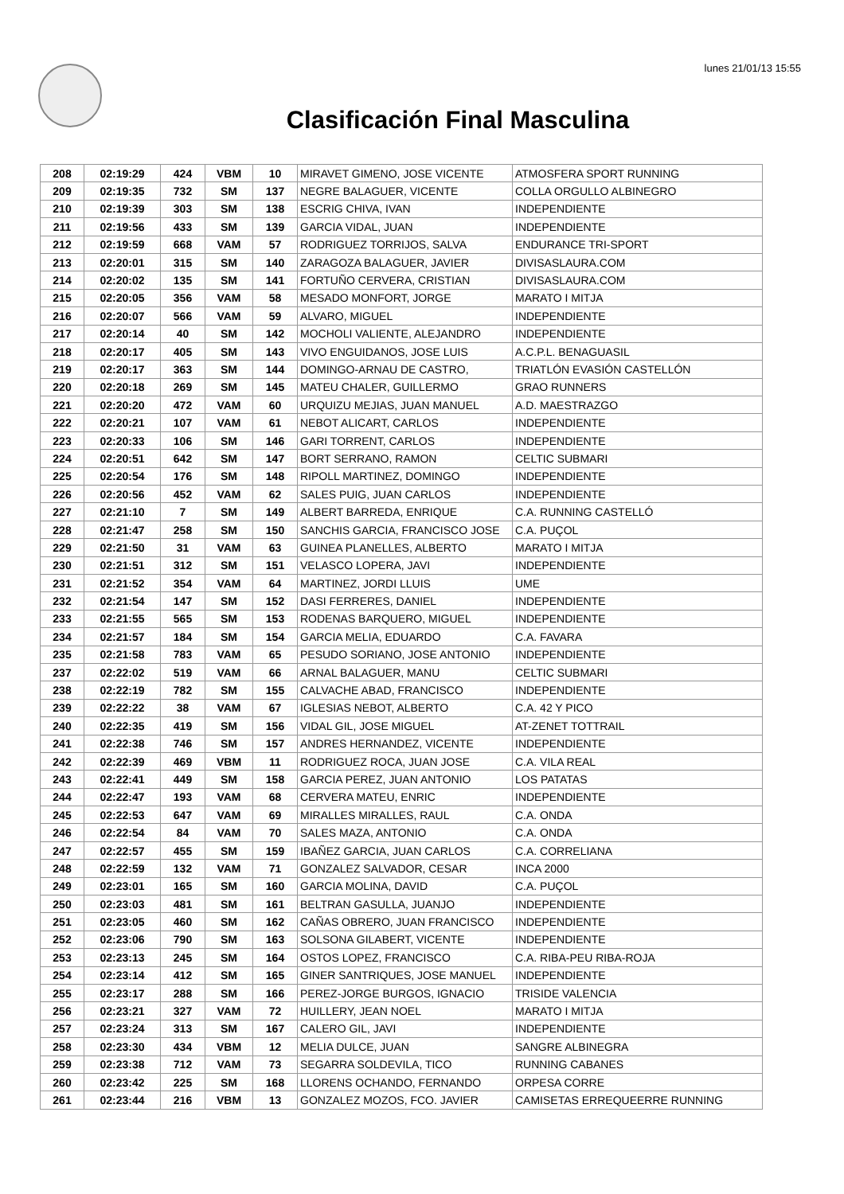lunes 21/01/13 15:55
Clasificación Final Masculina
| 208 | 02:19:29 | 424 | VBM | 10 | MIRAVET GIMENO, JOSE VICENTE | ATMOSFERA SPORT RUNNING |
| 209 | 02:19:35 | 732 | SM | 137 | NEGRE BALAGUER, VICENTE | COLLA ORGULLO ALBINEGRO |
| 210 | 02:19:39 | 303 | SM | 138 | ESCRIG CHIVA, IVAN | INDEPENDIENTE |
| 211 | 02:19:56 | 433 | SM | 139 | GARCIA VIDAL, JUAN | INDEPENDIENTE |
| 212 | 02:19:59 | 668 | VAM | 57 | RODRIGUEZ TORRIJOS, SALVA | ENDURANCE TRI-SPORT |
| 213 | 02:20:01 | 315 | SM | 140 | ZARAGOZA BALAGUER, JAVIER | DIVISASLAURA.COM |
| 214 | 02:20:02 | 135 | SM | 141 | FORTUÑO CERVERA, CRISTIAN | DIVISASLAURA.COM |
| 215 | 02:20:05 | 356 | VAM | 58 | MESADO MONFORT, JORGE | MARATO I MITJA |
| 216 | 02:20:07 | 566 | VAM | 59 | ALVARO, MIGUEL | INDEPENDIENTE |
| 217 | 02:20:14 | 40 | SM | 142 | MOCHOLI VALIENTE, ALEJANDRO | INDEPENDIENTE |
| 218 | 02:20:17 | 405 | SM | 143 | VIVO ENGUIDANOS, JOSE LUIS | A.C.P.L. BENAGUASIL |
| 219 | 02:20:17 | 363 | SM | 144 | DOMINGO-ARNAU DE CASTRO, | TRIATLÓN EVASIÓN CASTELLÓN |
| 220 | 02:20:18 | 269 | SM | 145 | MATEU CHALER, GUILLERMO | GRAO RUNNERS |
| 221 | 02:20:20 | 472 | VAM | 60 | URQUIZU MEJIAS, JUAN MANUEL | A.D. MAESTRAZGO |
| 222 | 02:20:21 | 107 | VAM | 61 | NEBOT ALICART, CARLOS | INDEPENDIENTE |
| 223 | 02:20:33 | 106 | SM | 146 | GARI TORRENT, CARLOS | INDEPENDIENTE |
| 224 | 02:20:51 | 642 | SM | 147 | BORT SERRANO, RAMON | CELTIC SUBMARI |
| 225 | 02:20:54 | 176 | SM | 148 | RIPOLL MARTINEZ, DOMINGO | INDEPENDIENTE |
| 226 | 02:20:56 | 452 | VAM | 62 | SALES PUIG, JUAN CARLOS | INDEPENDIENTE |
| 227 | 02:21:10 | 7 | SM | 149 | ALBERT BARREDA, ENRIQUE | C.A. RUNNING CASTELLÓ |
| 228 | 02:21:47 | 258 | SM | 150 | SANCHIS GARCIA, FRANCISCO JOSE | C.A. PUÇOL |
| 229 | 02:21:50 | 31 | VAM | 63 | GUINEA PLANELLES, ALBERTO | MARATO I MITJA |
| 230 | 02:21:51 | 312 | SM | 151 | VELASCO LOPERA, JAVI | INDEPENDIENTE |
| 231 | 02:21:52 | 354 | VAM | 64 | MARTINEZ, JORDI LLUIS | UME |
| 232 | 02:21:54 | 147 | SM | 152 | DASI FERRERES, DANIEL | INDEPENDIENTE |
| 233 | 02:21:55 | 565 | SM | 153 | RODENAS BARQUERO, MIGUEL | INDEPENDIENTE |
| 234 | 02:21:57 | 184 | SM | 154 | GARCIA MELIA, EDUARDO | C.A. FAVARA |
| 235 | 02:21:58 | 783 | VAM | 65 | PESUDO SORIANO, JOSE ANTONIO | INDEPENDIENTE |
| 237 | 02:22:02 | 519 | VAM | 66 | ARNAL BALAGUER, MANU | CELTIC SUBMARI |
| 238 | 02:22:19 | 782 | SM | 155 | CALVACHE ABAD, FRANCISCO | INDEPENDIENTE |
| 239 | 02:22:22 | 38 | VAM | 67 | IGLESIAS NEBOT, ALBERTO | C.A. 42 Y PICO |
| 240 | 02:22:35 | 419 | SM | 156 | VIDAL GIL, JOSE MIGUEL | AT-ZENET TOTTRAIL |
| 241 | 02:22:38 | 746 | SM | 157 | ANDRES HERNANDEZ, VICENTE | INDEPENDIENTE |
| 242 | 02:22:39 | 469 | VBM | 11 | RODRIGUEZ ROCA, JUAN JOSE | C.A. VILA REAL |
| 243 | 02:22:41 | 449 | SM | 158 | GARCIA PEREZ, JUAN ANTONIO | LOS PATATAS |
| 244 | 02:22:47 | 193 | VAM | 68 | CERVERA MATEU, ENRIC | INDEPENDIENTE |
| 245 | 02:22:53 | 647 | VAM | 69 | MIRALLES MIRALLES, RAUL | C.A. ONDA |
| 246 | 02:22:54 | 84 | VAM | 70 | SALES MAZA, ANTONIO | C.A. ONDA |
| 247 | 02:22:57 | 455 | SM | 159 | IBAÑEZ GARCIA, JUAN CARLOS | C.A. CORRELIANA |
| 248 | 02:22:59 | 132 | VAM | 71 | GONZALEZ SALVADOR, CESAR | INCA 2000 |
| 249 | 02:23:01 | 165 | SM | 160 | GARCIA MOLINA, DAVID | C.A. PUÇOL |
| 250 | 02:23:03 | 481 | SM | 161 | BELTRAN GASULLA, JUANJO | INDEPENDIENTE |
| 251 | 02:23:05 | 460 | SM | 162 | CAÑAS OBRERO, JUAN FRANCISCO | INDEPENDIENTE |
| 252 | 02:23:06 | 790 | SM | 163 | SOLSONA GILABERT, VICENTE | INDEPENDIENTE |
| 253 | 02:23:13 | 245 | SM | 164 | OSTOS LOPEZ, FRANCISCO | C.A. RIBA-PEU RIBA-ROJA |
| 254 | 02:23:14 | 412 | SM | 165 | GINER SANTRIQUES, JOSE MANUEL | INDEPENDIENTE |
| 255 | 02:23:17 | 288 | SM | 166 | PEREZ-JORGE BURGOS, IGNACIO | TRISIDE VALENCIA |
| 256 | 02:23:21 | 327 | VAM | 72 | HUILLERY, JEAN NOEL | MARATO I MITJA |
| 257 | 02:23:24 | 313 | SM | 167 | CALERO GIL, JAVI | INDEPENDIENTE |
| 258 | 02:23:30 | 434 | VBM | 12 | MELIA DULCE, JUAN | SANGRE ALBINEGRA |
| 259 | 02:23:38 | 712 | VAM | 73 | SEGARRA SOLDEVILA, TICO | RUNNING CABANES |
| 260 | 02:23:42 | 225 | SM | 168 | LLORENS OCHANDO, FERNANDO | ORPESA CORRE |
| 261 | 02:23:44 | 216 | VBM | 13 | GONZALEZ MOZOS, FCO. JAVIER | CAMISETAS ERREQUEERRE RUNNING |